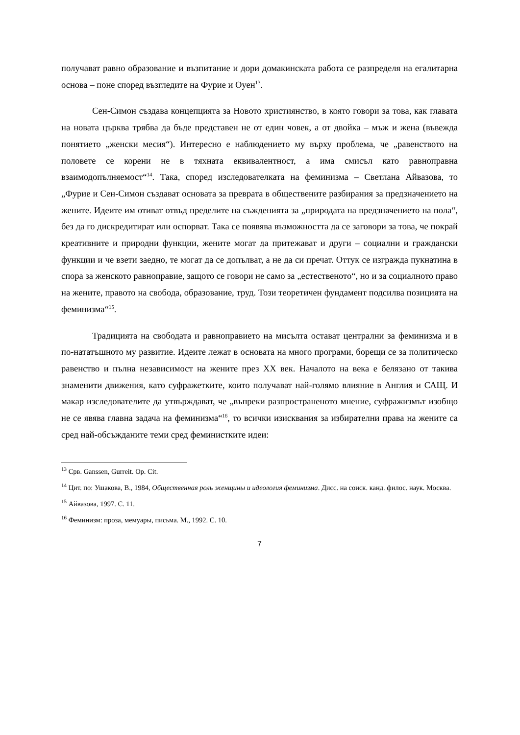получават равно образование и възпитание и дори домакинската работа се разпределя на егалитарна основа – поне според възгледите на Фурие и Оуен<sup>13</sup>.
Сен-Симон създава концепцията за Новото християнство, в която говори за това, как главата на новата църква трябва да бъде представен не от един човек, а от двойка – мъж и жена (въвежда понятието „женски месия“). Интересно е наблюдението му върху проблема, че „равенството на половете се корени не в тяхната еквивалентност, а има смисъл като равноправна взаимодопълняемост“<sup>14</sup>. Така, според изследователката на феминизма – Светлана Айвазова, то „Фурие и Сен-Симон създават основата за преврата в обществените разбирания за предзначението на жените. Идеите им отиват отвъд пределите на съжденията за „природата на предзначението на пола“, без да го дискредитират или оспорват. Така се появява възможността да се заговори за това, че покрай креативните и природни функции, жените могат да притежават и други – социални и граждански функции и че взети заедно, те могат да се допълват, а не да си пречат. Оттук се изгражда пукнатина в спора за женското равноправие, защото се говори не само за „естественото“, но и за социалното право на жените, правото на свобода, образование, труд. Този теоретичен фундамент подсилва позицията на феминизма“<sup>15</sup>.
Традицията на свободата и равноправието на мисълта остават централни за феминизма и в по-нататъшното му развитие. Идеите лежат в основата на много програми, борещи се за политическо равенство и пълна независимост на жените през XX век. Началото на века е белязано от такива знаменити движения, като суфражетките, които получават най-голямо влияние в Англия и САЩ. И макар изследователите да утвърждават, че „въпреки разпространеното мнение, суфражизмът изобщо не се явява главна задача на феминизма“<sup>16</sup>, то всички изисквания за избирателни права на жените са сред най-обсъжданите теми сред феминистките идеи:
<sup>13</sup> Срв. Ganssen, Gurreit. Op. Cit.
<sup>14</sup> Цит. по: Ушакова, В., 1984, Общественная роль женщины и идеология феминизма. Дисс. на соиск. канд. филос. наук. Москва.
<sup>15</sup> Айвазова, 1997. С. 11.
<sup>16</sup> Феминизм: проза, мемуары, письма. М., 1992. С. 10.
7